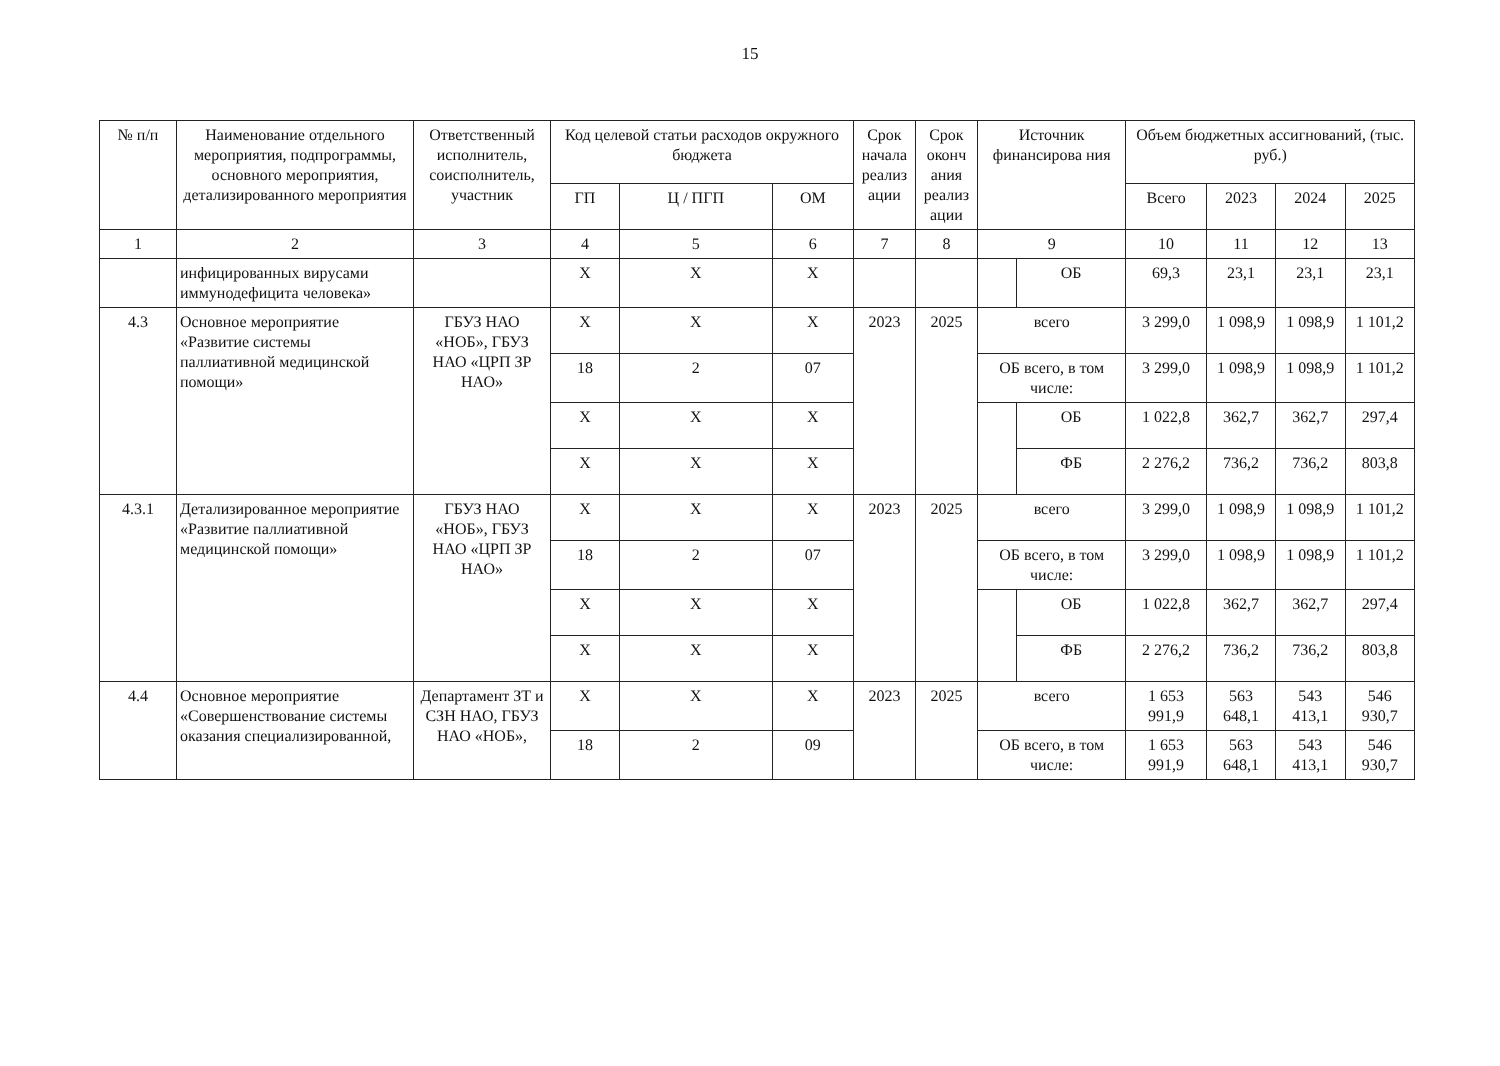15
| № п/п | Наименование отдельного мероприятия, подпрограммы, основного мероприятия, детализированного мероприятия | Ответственный исполнитель, соисполнитель, участник | Код целевой статьи расходов окружного бюджета | | | Срок начала реализ ации | Срок оконч ания реализ ации | Источник финансирова ния | | Объем бюджетных ассигнований, (тыс. руб.) | | | |
| --- | --- | --- | --- | --- | --- | --- | --- | --- | --- | --- | --- | --- | --- |
| | | | ГП | Ц / ПГП | ОМ | | | | | Всего | 2023 | 2024 | 2025 |
| 1 | 2 | 3 | 4 | 5 | 6 | 7 | 8 | 9 | | 10 | 11 | 12 | 13 |
| | инфицированных вирусами иммунодефицита человека» | | X | X | X | | | | ОБ | 69,3 | 23,1 | 23,1 | 23,1 |
| 4.3 | Основное мероприятие «Развитие системы паллиативной медицинской помощи» | ГБУЗ НАО «НОБ», ГБУЗ НАО «ЦРП ЗР НАО» | X | X | X | 2023 | 2025 | всего | | 3 299,0 | 1 098,9 | 1 098,9 | 1 101,2 |
| | | | 18 | 2 | 07 | | | ОБ всего, в том числе: | | 3 299,0 | 1 098,9 | 1 098,9 | 1 101,2 |
| | | | X | X | X | | | | ОБ | 1 022,8 | 362,7 | 362,7 | 297,4 |
| | | | X | X | X | | | | ФБ | 2 276,2 | 736,2 | 736,2 | 803,8 |
| 4.3.1 | Детализированное мероприятие «Развитие паллиативной медицинской помощи» | ГБУЗ НАО «НОБ», ГБУЗ НАО «ЦРП ЗР НАО» | X | X | X | 2023 | 2025 | всего | | 3 299,0 | 1 098,9 | 1 098,9 | 1 101,2 |
| | | | 18 | 2 | 07 | | | ОБ всего, в том числе: | | 3 299,0 | 1 098,9 | 1 098,9 | 1 101,2 |
| | | | X | X | X | | | | ОБ | 1 022,8 | 362,7 | 362,7 | 297,4 |
| | | | X | X | X | | | | ФБ | 2 276,2 | 736,2 | 736,2 | 803,8 |
| 4.4 | Основное мероприятие «Совершенствование системы оказания специализированной, | Департамент ЗТ и СЗН НАО, ГБУЗ НАО «НОБ», | X | X | X | 2023 | 2025 | всего | | 1 653 991,9 | 563 648,1 | 543 413,1 | 546 930,7 |
| | | | 18 | 2 | 09 | | | ОБ всего, в том числе: | | 1 653 991,9 | 563 648,1 | 543 413,1 | 546 930,7 |